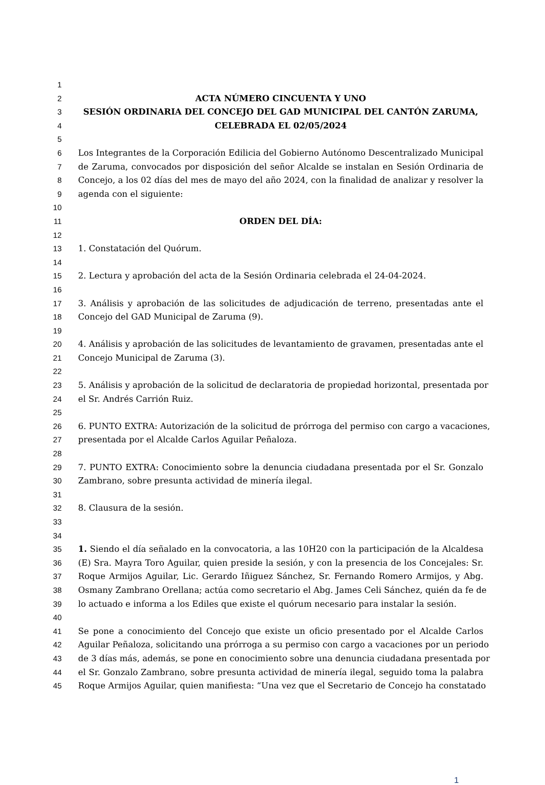1
2 ACTA NÚMERO CINCUENTA Y UNO
3 SESIÓN ORDINARIA DEL CONCEJO DEL GAD MUNICIPAL DEL CANTÓN ZARUMA,
4 CELEBRADA EL 02/05/2024
5
6 Los Integrantes de la Corporación Edilicia del Gobierno Autónomo Descentralizado Municipal
7 de Zaruma, convocados por disposición del señor Alcalde se instalan en Sesión Ordinaria de
8 Concejo, a los 02 días del mes de mayo del año 2024, con la finalidad de analizar y resolver la
9 agenda con el siguiente:
10
11 ORDEN DEL DÍA:
12
13 1. Constatación del Quórum.
14
15 2. Lectura y aprobación del acta de la Sesión Ordinaria celebrada el 24-04-2024.
16
17 3. Análisis y aprobación de las solicitudes de adjudicación de terreno, presentadas ante el
18 Concejo del GAD Municipal de Zaruma (9).
19
20 4. Análisis y aprobación de las solicitudes de levantamiento de gravamen, presentadas ante el
21 Concejo Municipal de Zaruma (3).
22
23 5. Análisis y aprobación de la solicitud de declaratoria de propiedad horizontal, presentada por
24 el Sr. Andrés Carrión Ruiz.
25
26 6. PUNTO EXTRA: Autorización de la solicitud de prórroga del permiso con cargo a vacaciones,
27 presentada por el Alcalde Carlos Aguilar Peñaloza.
28
29 7. PUNTO EXTRA: Conocimiento sobre la denuncia ciudadana presentada por el Sr. Gonzalo
30 Zambrano, sobre presunta actividad de minería ilegal.
31
32 8. Clausura de la sesión.
33
34
35 1. Siendo el día señalado en la convocatoria, a las 10H20 con la participación de la Alcaldesa
36 (E) Sra. Mayra Toro Aguilar, quien preside la sesión, y con la presencia de los Concejales: Sr.
37 Roque Armijos Aguilar, Lic. Gerardo Iñiguez Sánchez, Sr. Fernando Romero Armijos, y Abg.
38 Osmany Zambrano Orellana; actúa como secretario el Abg. James Celi Sánchez, quién da fe de
39 lo actuado e informa a los Ediles que existe el quórum necesario para instalar la sesión.
40
41 Se pone a conocimiento del Concejo que existe un oficio presentado por el Alcalde Carlos
42 Aguilar Peñaloza, solicitando una prórroga a su permiso con cargo a vacaciones por un periodo
43 de 3 días más, además, se pone en conocimiento sobre una denuncia ciudadana presentada por
44 el Sr. Gonzalo Zambrano, sobre presunta actividad de minería ilegal, seguido toma la palabra
45 Roque Armijos Aguilar, quien manifiesta: “Una vez que el Secretario de Concejo ha constatado
1